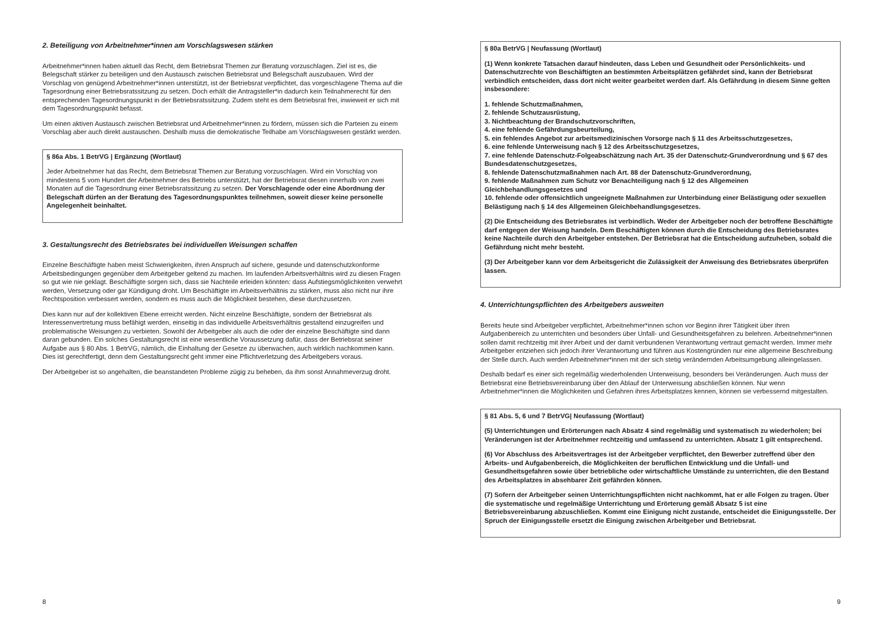2. Beteiligung von Arbeitnehmer*innen am Vorschlagswesen stärken
Arbeitnehmer*innen haben aktuell das Recht, dem Betriebsrat Themen zur Beratung vorzuschlagen. Ziel ist es, die Belegschaft stärker zu beteiligen und den Austausch zwischen Betriebsrat und Belegschaft auszubauen. Wird der Vorschlag von genügend Arbeitnehmer*innen unterstützt, ist der Betriebsrat verpflichtet, das vorgeschlagene Thema auf die Tagesordnung einer Betriebsratssitzung zu setzen. Doch erhält die Antragsteller*in dadurch kein Teilnahmerecht für den entsprechenden Tagesordnungspunkt in der Betriebsratssitzung. Zudem steht es dem Betriebsrat frei, inwieweit er sich mit dem Tagesordnungspunkt befasst.
Um einen aktiven Austausch zwischen Betriebsrat und Arbeitnehmer*innen zu fördern, müssen sich die Parteien zu einem Vorschlag aber auch direkt austauschen. Deshalb muss die demokratische Teilhabe am Vorschlagswesen gestärkt werden.
§ 86a Abs. 1 BetrVG | Ergänzung (Wortlaut)
Jeder Arbeitnehmer hat das Recht, dem Betriebsrat Themen zur Beratung vorzuschlagen. Wird ein Vorschlag von mindestens 5 vom Hundert der Arbeitnehmer des Betriebs unterstützt, hat der Betriebsrat diesen innerhalb von zwei Monaten auf die Tagesordnung einer Betriebsratssitzung zu setzen. Der Vorschlagende oder eine Abordnung der Belegschaft dürfen an der Beratung des Tagesordnungspunktes teilnehmen, soweit dieser keine personelle Angelegenheit beinhaltet.
3. Gestaltungsrecht des Betriebsrates bei individuellen Weisungen schaffen
Einzelne Beschäftigte haben meist Schwierigkeiten, ihren Anspruch auf sichere, gesunde und datenschutzkonforme Arbeitsbedingungen gegenüber dem Arbeitgeber geltend zu machen. Im laufenden Arbeitsverhältnis wird zu diesen Fragen so gut wie nie geklagt. Beschäftigte sorgen sich, dass sie Nachteile erleiden könnten: dass Aufstiegsmöglichkeiten verwehrt werden, Versetzung oder gar Kündigung droht. Um Beschäftigte im Arbeitsverhältnis zu stärken, muss also nicht nur ihre Rechtsposition verbessert werden, sondern es muss auch die Möglichkeit bestehen, diese durchzusetzen.
Dies kann nur auf der kollektiven Ebene erreicht werden. Nicht einzelne Beschäftigte, sondern der Betriebsrat als Interessenvertretung muss befähigt werden, einseitig in das individuelle Arbeitsverhältnis gestaltend einzugreifen und problematische Weisungen zu verbieten. Sowohl der Arbeitgeber als auch die oder der einzelne Beschäftigte sind dann daran gebunden. Ein solches Gestaltungsrecht ist eine wesentliche Voraussetzung dafür, dass der Betriebsrat seiner Aufgabe aus § 80 Abs. 1 BetrVG, nämlich, die Einhaltung der Gesetze zu überwachen, auch wirklich nachkommen kann. Dies ist gerechtfertigt, denn dem Gestaltungsrecht geht immer eine Pflichtverletzung des Arbeitgebers voraus.
Der Arbeitgeber ist so angehalten, die beanstandeten Probleme zügig zu beheben, da ihm sonst Annahmeverzug droht.
8
§ 80a BetrVG | Neufassung (Wortlaut)
(1) Wenn konkrete Tatsachen darauf hindeuten, dass Leben und Gesundheit oder Persönlichkeits- und Datenschutzrechte von Beschäftigten an bestimmten Arbeitsplätzen gefährdet sind, kann der Betriebsrat verbindlich entscheiden, dass dort nicht weiter gearbeitet werden darf. Als Gefährdung in diesem Sinne gelten insbesondere:
1. fehlende Schutzmaßnahmen,
2. fehlende Schutzausrüstung,
3. Nichtbeachtung der Brandschutzvorschriften,
4. eine fehlende Gefährdungsbeurteilung,
5. ein fehlendes Angebot zur arbeitsmedizinischen Vorsorge nach § 11 des Arbeitsschutzgesetzes,
6. eine fehlende Unterweisung nach § 12 des Arbeitsschutzgesetzes,
7. eine fehlende Datenschutz-Folgeabschätzung nach Art. 35 der Datenschutz-Grundverordnung und § 67 des Bundesdatenschutzgesetzes,
8. fehlende Datenschutzmaßnahmen nach Art. 88 der Datenschutz-Grundverordnung,
9. fehlende Maßnahmen zum Schutz vor Benachteiligung nach § 12 des Allgemeinen Gleichbehandlungsgesetzes und
10. fehlende oder offensichtlich ungeeignete Maßnahmen zur Unterbindung einer Belästigung oder sexuellen Belästigung nach § 14 des Allgemeinen Gleichbehandlungsgesetzes.
(2) Die Entscheidung des Betriebsrates ist verbindlich. Weder der Arbeitgeber noch der betroffene Beschäftigte darf entgegen der Weisung handeln. Dem Beschäftigten können durch die Entscheidung des Betriebsrates keine Nachteile durch den Arbeitgeber entstehen. Der Betriebsrat hat die Entscheidung aufzuheben, sobald die Gefährdung nicht mehr besteht.
(3) Der Arbeitgeber kann vor dem Arbeitsgericht die Zulässigkeit der Anweisung des Betriebsrates überprüfen lassen.
4. Unterrichtungspflichten des Arbeitgebers ausweiten
Bereits heute sind Arbeitgeber verpflichtet, Arbeitnehmer*innen schon vor Beginn ihrer Tätigkeit über ihren Aufgabenbereich zu unterrichten und besonders über Unfall- und Gesundheitsgefahren zu belehren. Arbeitnehmer*innen sollen damit rechtzeitig mit ihrer Arbeit und der damit verbundenen Verantwortung vertraut gemacht werden. Immer mehr Arbeitgeber entziehen sich jedoch ihrer Verantwortung und führen aus Kostengründen nur eine allgemeine Beschreibung der Stelle durch. Auch werden Arbeitnehmer*innen mit der sich stetig verändernden Arbeitsumgebung alleingelassen.
Deshalb bedarf es einer sich regelmäßig wiederholenden Unterweisung, besonders bei Veränderungen. Auch muss der Betriebsrat eine Betriebsvereinbarung über den Ablauf der Unterweisung abschließen können. Nur wenn Arbeitnehmer*innen die Möglichkeiten und Gefahren ihres Arbeitsplatzes kennen, können sie verbessernd mitgestalten.
§ 81 Abs. 5, 6 und 7 BetrVG| Neufassung (Wortlaut)
(5) Unterrichtungen und Erörterungen nach Absatz 4 sind regelmäßig und systematisch zu wiederholen; bei Veränderungen ist der Arbeitnehmer rechtzeitig und umfassend zu unterrichten. Absatz 1 gilt entsprechend.
(6) Vor Abschluss des Arbeitsvertrages ist der Arbeitgeber verpflichtet, den Bewerber zutreffend über den Arbeits- und Aufgabenbereich, die Möglichkeiten der beruflichen Entwicklung und die Unfall- und Gesundheitsgefahren sowie über betriebliche oder wirtschaftliche Umstände zu unterrichten, die den Bestand des Arbeitsplatzes in absehbarer Zeit gefährden können.
(7) Sofern der Arbeitgeber seinen Unterrichtungspflichten nicht nachkommt, hat er alle Folgen zu tragen. Über die systematische und regelmäßige Unterrichtung und Erörterung gemäß Absatz 5 ist eine Betriebsvereinbarung abzuschließen. Kommt eine Einigung nicht zustande, entscheidet die Einigungsstelle. Der Spruch der Einigungsstelle ersetzt die Einigung zwischen Arbeitgeber und Betriebsrat.
9